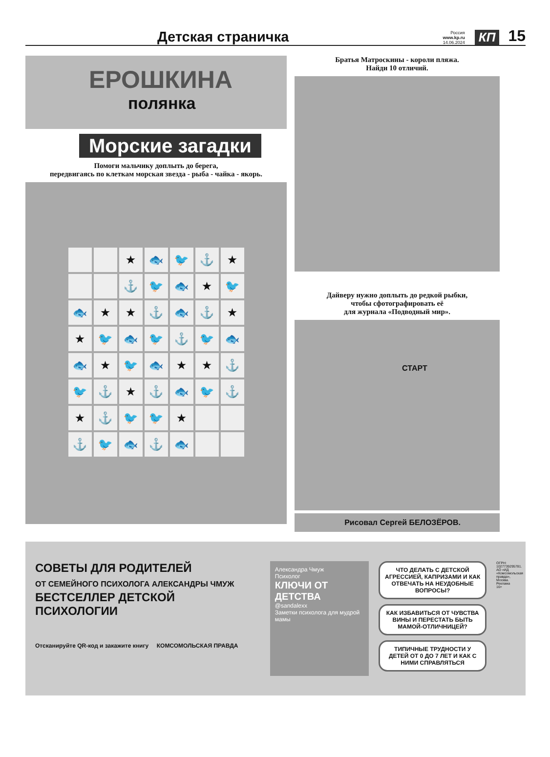Детская страничка
Россия
www.kp.ru
14.06.2024
КП
15
ЕРОШКИНА
полянка
Морские загадки
Помоги мальчику доплыть до берега,
передвигаясь по клеткам морская звезда - рыба - чайка - якорь.
| | | ★ | 🐟 | 🐦 | ⚓ | ★ |
| | | ⚓ | 🐦 | 🐟 | ★ | 🐦 |
| 🐟 | ★ | ★ | ⚓ | 🐟 | ⚓ | ★ |
| ★ | 🐦 | 🐟 | 🐦 | ⚓ | 🐦 | 🐟 |
| 🐟 | ★ | 🐦 | 🐟 | ★ | ★ | ⚓ |
| 🐦 | ⚓ | ★ | ⚓ | 🐟 | 🐦 | ⚓ |
| ★ | ⚓ | 🐦 | 🐦 | ★ | | |
| ⚓ | 🐦 | 🐟 | ⚓ | 🐟 | | |
Братья Матроскины - короли пляжа.
Найди 10 отличий.
Дайверу нужно доплыть до редкой рыбки,
чтобы сфотографировать её
для журнала «Подводный мир».
СТАРТ
Рисовал Сергей БЕЛОЗЁРОВ.
СОВЕТЫ ДЛЯ РОДИТЕЛЕЙ
ОТ СЕМЕЙНОГО ПСИХОЛОГА АЛЕКСАНДРЫ ЧМУЖ
БЕСТСЕЛЛЕР ДЕТСКОЙ ПСИХОЛОГИИ
Отсканируйте QR-код и закажите книгу КОМСОМОЛЬСКАЯ ПРАВДА
Александра Чмуж
Психолог
КЛЮЧИ ОТ ДЕТСТВА
@sandalexx
Заметки психолога для мудрой мамы
ЧТО ДЕЛАТЬ С ДЕТСКОЙ АГРЕССИЕЙ, КАПРИЗАМИ И КАК ОТВЕЧАТЬ НА НЕУДОБНЫЕ ВОПРОСЫ?
КАК ИЗБАВИТЬСЯ ОТ ЧУВСТВА ВИНЫ И ПЕРЕСТАТЬ БЫТЬ МАМОЙ-ОТЛИЧНИЦЕЙ?
ТИПИЧНЫЕ ТРУДНОСТИ У ДЕТЕЙ ОТ 0 ДО 7 ЛЕТ И КАК С НИМИ СПРАВЛЯТЬСЯ
ОГРН: 1027739295781. АО «ИД «Комсомольская правда», Москва. Реклама 16+